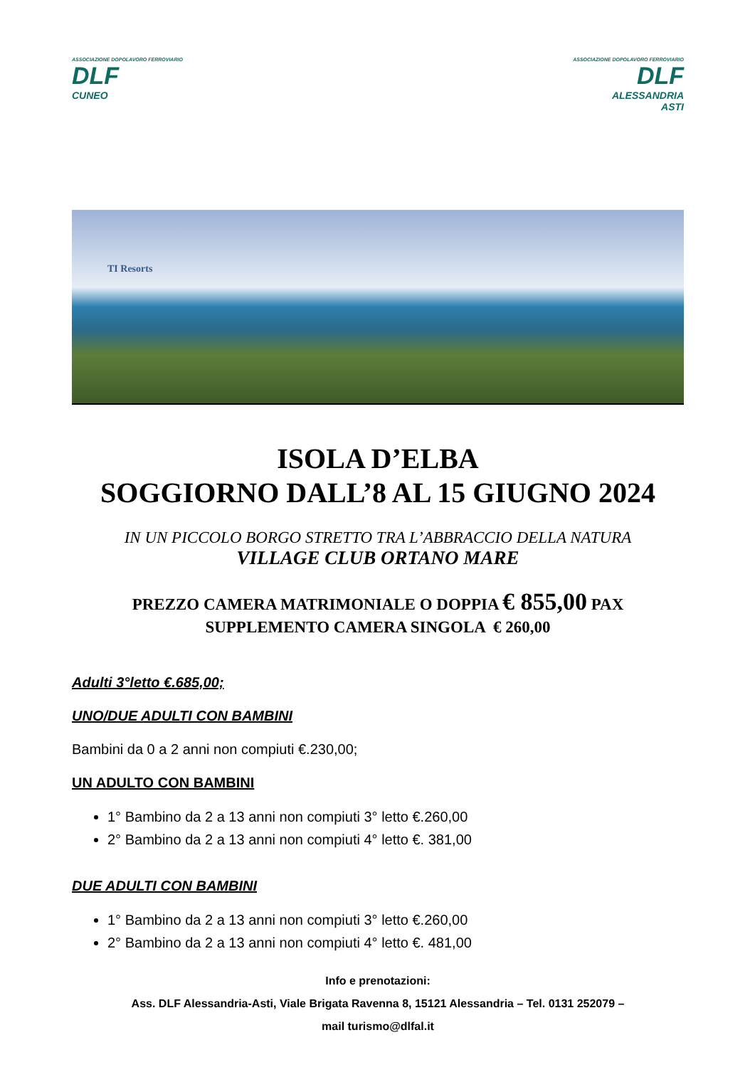ASSOCIAZIONE DOPOLAVORO FERROVIARIO
DLF
CUNEO
ASSOCIAZIONE DOPOLAVORO FERROVIARIO
DLF
ALESSANDRIA
ASTI
TI Resorts
ISOLA D’ELBA
SOGGIORNO DALL’8 AL 15 GIUGNO 2024
IN UN PICCOLO BORGO STRETTO TRA L’ABBRACCIO DELLA NATURA
VILLAGE CLUB ORTANO MARE
PREZZO CAMERA MATRIMONIALE O DOPPIA € 855,00 PAX
SUPPLEMENTO CAMERA SINGOLA € 260,00
Adulti 3°letto €.685,00;
UNO/DUE ADULTI CON BAMBINI
Bambini da 0 a 2 anni non compiuti €.230,00;
UN ADULTO CON BAMBINI
1° Bambino da 2 a 13 anni non compiuti 3° letto €.260,00
2° Bambino da 2 a 13 anni non compiuti 4° letto €. 381,00
DUE ADULTI CON BAMBINI
1° Bambino da 2 a 13 anni non compiuti 3° letto €.260,00
2° Bambino da 2 a 13 anni non compiuti 4° letto €. 481,00
Info e prenotazioni:
Ass. DLF Alessandria-Asti, Viale Brigata Ravenna 8, 15121 Alessandria – Tel. 0131 252079 –
mail turismo@dlfal.it